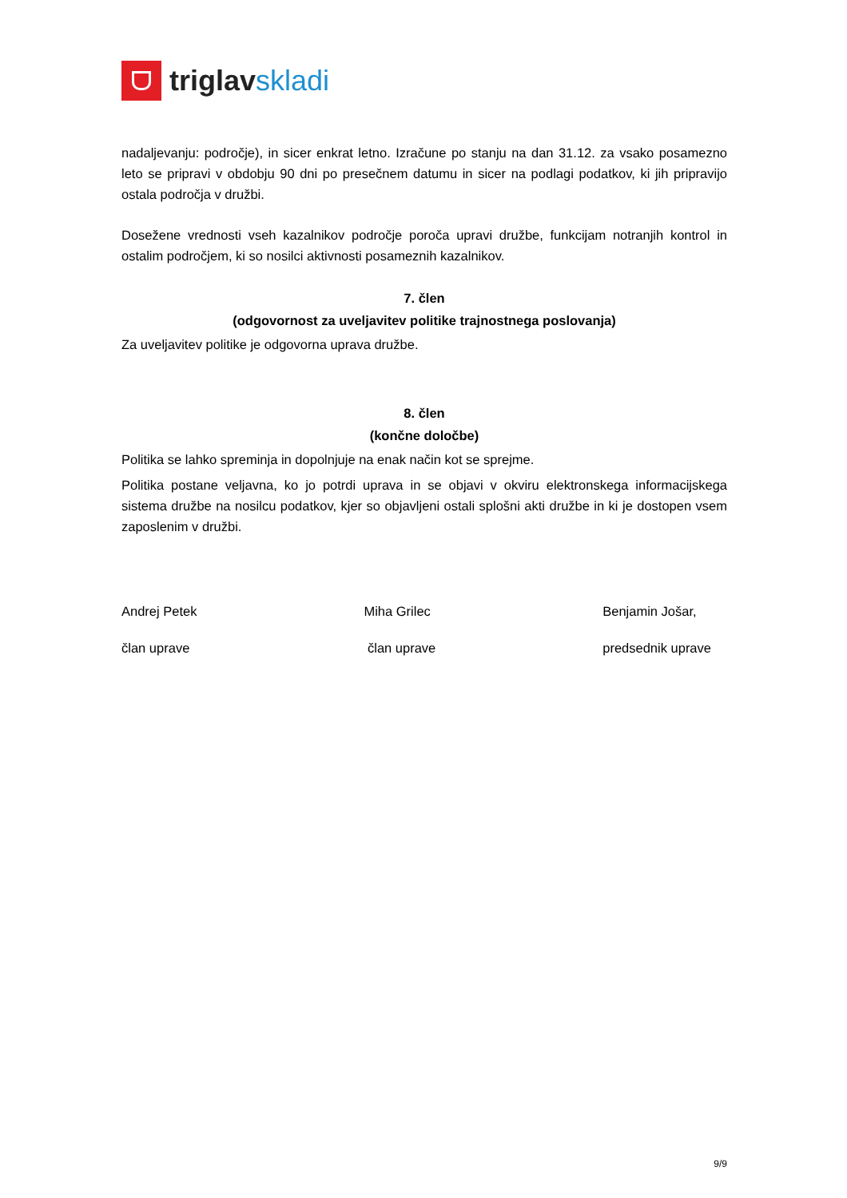triglav skladi
nadaljevanju: področje), in sicer enkrat letno. Izračune po stanju na dan 31.12. za vsako posamezno leto se pripravi v obdobju 90 dni po presečnem datumu in sicer na podlagi podatkov, ki jih pripravijo ostala področja v družbi.
Dosežene vrednosti vseh kazalnikov področje poroča upravi družbe, funkcijam notranjih kontrol in ostalim področjem, ki so nosilci aktivnosti posameznih kazalnikov.
7. člen
(odgovornost za uveljavitev politike trajnostnega poslovanja)
Za uveljavitev politike je odgovorna uprava družbe.
8. člen
(končne določbe)
Politika se lahko spreminja in dopolnjuje na enak način kot se sprejme.
Politika postane veljavna, ko jo potrdi uprava in se objavi v okviru elektronskega informacijskega sistema družbe na nosilcu podatkov, kjer so objavljeni ostali splošni akti družbe in ki je dostopen vsem zaposlenim v družbi.
Andrej Petek
član uprave
Miha Grilec
član uprave
Benjamin Jošar,
predsednik uprave
9/9